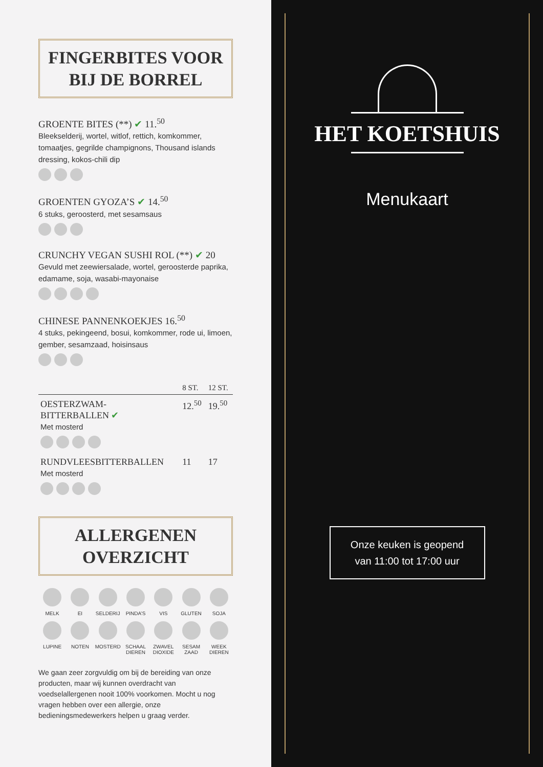FINGERBITES VOOR
BIJ DE BORREL
GROENTE BITES (**) ✔ 11.<sup>50</sup>
Bleekselderij, wortel, witlof, rettich, komkommer, tomaatjes, gegrilde champignons, Thousand islands dressing, kokos-chili dip
GROENTEN GYOZA’S ✔ 14.<sup>50</sup>
6 stuks, geroosterd, met sesamsaus
CRUNCHY VEGAN SUSHI ROL (**) ✔ 20
Gevuld met zeewiersalade, wortel, geroosterde paprika, edamame, soja, wasabi-mayonaise
CHINESE PANNENKOEKJES 16.<sup>50</sup>
4 stuks, pekingeend, bosui, komkommer, rode ui, limoen, gember, sesamzaad, hoisinsaus
| | 8 ST. | 12 ST. |
| --- | --- | --- |
| OESTERZWAM- BITTERBALLEN ✔ Met mosterd | 12.<sup>50</sup> | 19.<sup>50</sup> |
| RUNDVLEESBITTERBALLEN Met mosterd | 11 | 17 |
ALLERGENEN
OVERZICHT
MELK
EI
SELDERIJ
PINDA’S
VIS
GLUTEN
SOJA
LUPINE
NOTEN
MOSTERD
SCHAAL DIEREN
ZWAVEL DIOXIDE
SESAM ZAAD
WEEK DIEREN
We gaan zeer zorgvuldig om bij de bereiding van onze producten, maar wij kunnen overdracht van voedselallergenen nooit 100% voorkomen. Mocht u nog vragen hebben over een allergie, onze bedieningsmedewerkers helpen u graag verder.
HET KOETSHUIS
Menukaart
Onze keuken is geopend
van 11:00 tot 17:00 uur